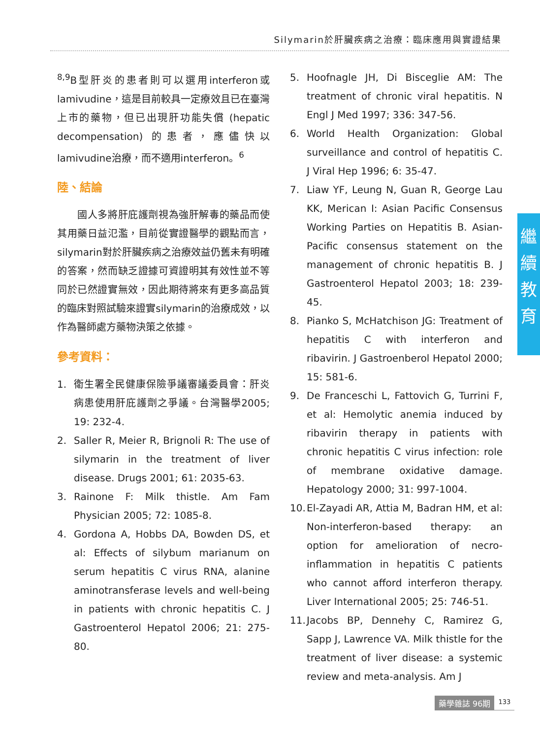Silymarin於肝臟疾病之治療：臨床應用與實證結果
<sup>8,9</sup>B型肝炎的患者則可以選用interferon或lamivudine，這是目前較具一定療效且已在臺灣上市的藥物，但已出現肝功能失償 (hepatic decompensation) 的患者，應儘快以lamivudine治療，而不適用interferon。<sup>6</sup>
陸、結論
　　國人多將肝庇護劑視為強肝解毒的藥品而使其用藥日益氾濫，目前從實證醫學的觀點而言，silymarin對於肝臟疾病之治療效益仍舊未有明確的答案，然而缺乏證據可資證明其有效性並不等同於已然證實無效，因此期待將來有更多高品質的臨床對照試驗來證實silymarin的治療成效，以作為醫師處方藥物決策之依據。
參考資料：
1. 衛生署全民健康保險爭議審議委員會：肝炎病患使用肝庇護劑之爭議。台灣醫學2005; 19: 232-4.
2. Saller R, Meier R, Brignoli R: The use of silymarin in the treatment of liver disease. Drugs 2001; 61: 2035-63.
3. Rainone F: Milk thistle. Am Fam Physician 2005; 72: 1085-8.
4. Gordona A, Hobbs DA, Bowden DS, et al: Effects of silybum marianum on serum hepatitis C virus RNA, alanine aminotransferase levels and well-being in patients with chronic hepatitis C. J Gastroenterol Hepatol 2006; 21: 275-80.
5. Hoofnagle JH, Di Bisceglie AM: The treatment of chronic viral hepatitis. N Engl J Med 1997; 336: 347-56.
6. World Health Organization: Global surveillance and control of hepatitis C. J Viral Hep 1996; 6: 35-47.
7. Liaw YF, Leung N, Guan R, George Lau KK, Merican I: Asian Pacific Consensus Working Parties on Hepatitis B. Asian-Pacific consensus statement on the management of chronic hepatitis B. J Gastroenterol Hepatol 2003; 18: 239-45.
8. Pianko S, McHatchison JG: Treatment of hepatitis C with interferon and ribavirin. J Gastroenberol Hepatol 2000; 15: 581-6.
9. De Franceschi L, Fattovich G, Turrini F, et al: Hemolytic anemia induced by ribavirin therapy in patients with chronic hepatitis C virus infection: role of membrane oxidative damage. Hepatology 2000; 31: 997-1004.
10.
El-Zayadi AR, Attia M, Badran HM, et al: Non-interferon-based therapy: an option for amelioration of necro-inflammation in hepatitis C patients who cannot afford interferon therapy. Liver International 2005; 25: 746-51.
11.
Jacobs BP, Dennehy C, Ramirez G, Sapp J, Lawrence VA. Milk thistle for the treatment of liver disease: a systemic review and meta-analysis. Am J
繼
續
教
育
藥學雜誌 96期
133